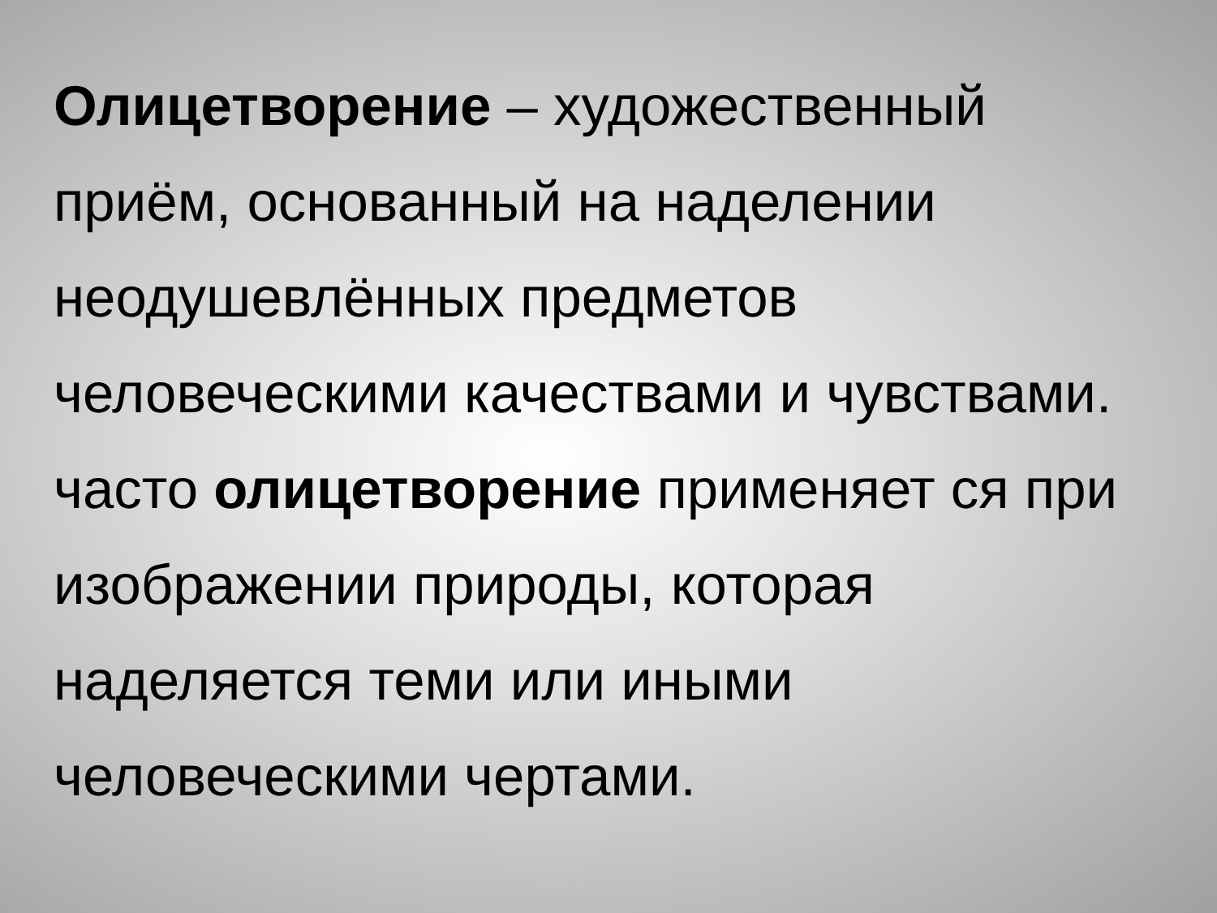Олицетворение – художественный приём, основанный на наделении неодушевлённых предметов человеческими качествами и чувствами.
часто олицетворение применяет ся при изображении природы, которая наделяется теми или иными человеческими чертами.